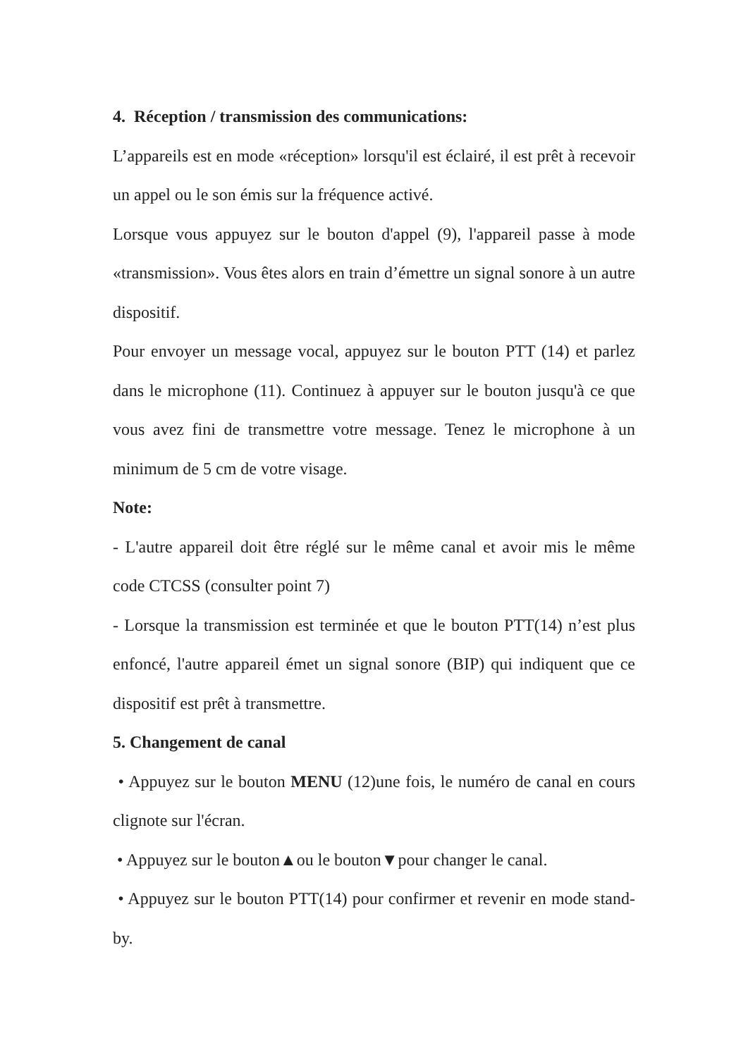4. Réception / transmission des communications:
L’appareils est en mode «réception» lorsqu'il est éclairé, il est prêt à recevoir un appel ou le son émis sur la fréquence activé.
Lorsque vous appuyez sur le bouton d'appel (9), l'appareil passe à mode «transmission». Vous êtes alors en train d’émettre un signal sonore à un autre dispositif.
Pour envoyer un message vocal, appuyez sur le bouton PTT (14) et parlez dans le microphone (11). Continuez à appuyer sur le bouton jusqu'à ce que vous avez fini de transmettre votre message. Tenez le microphone à un minimum de 5 cm de votre visage.
Note:
- L'autre appareil doit être réglé sur le même canal et avoir mis le même code CTCSS (consulter point 7)
- Lorsque la transmission est terminée et que le bouton PTT(14) n’est plus enfoncé, l'autre appareil émet un signal sonore (BIP) qui indiquent que ce dispositif est prêt à transmettre.
5. Changement de canal
• Appuyez sur le bouton MENU (12)une fois, le numéro de canal en cours clignote sur l'écran.
• Appuyez sur le bouton▲ou le bouton▼pour changer le canal.
• Appuyez sur le bouton PTT(14) pour confirmer et revenir en mode stand-by.